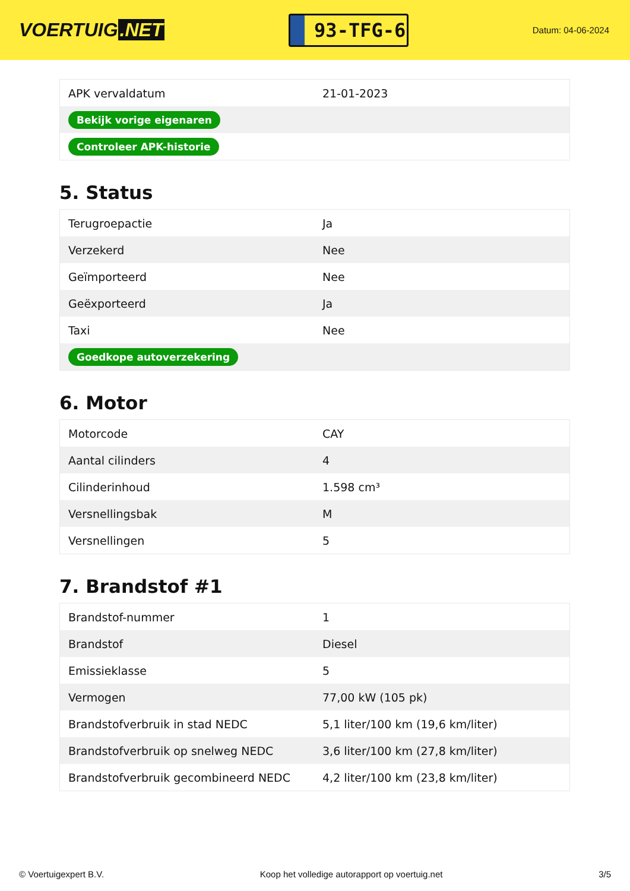VOERTUIG.NET
93-TFG-6
Datum: 04-06-2024
| APK vervaldatum | 21-01-2023 |
| Bekijk vorige eigenaren | |
| Controleer APK-historie | |
5. Status
| Terugroepactie | Ja |
| Verzekerd | Nee |
| Geïmporteerd | Nee |
| Geëxporteerd | Ja |
| Taxi | Nee |
| Goedkope autoverzekering | |
6. Motor
| Motorcode | CAY |
| Aantal cilinders | 4 |
| Cilinderinhoud | 1.598 cm³ |
| Versnellingsbak | M |
| Versnellingen | 5 |
7. Brandstof #1
| Brandstof-nummer | 1 |
| Brandstof | Diesel |
| Emissieklasse | 5 |
| Vermogen | 77,00 kW (105 pk) |
| Brandstofverbruik in stad NEDC | 5,1 liter/100 km (19,6 km/liter) |
| Brandstofverbruik op snelweg NEDC | 3,6 liter/100 km (27,8 km/liter) |
| Brandstofverbruik gecombineerd NEDC | 4,2 liter/100 km (23,8 km/liter) |
© Voertuigexpert B.V. Koop het volledige autorapport op voertuig.net 3/5